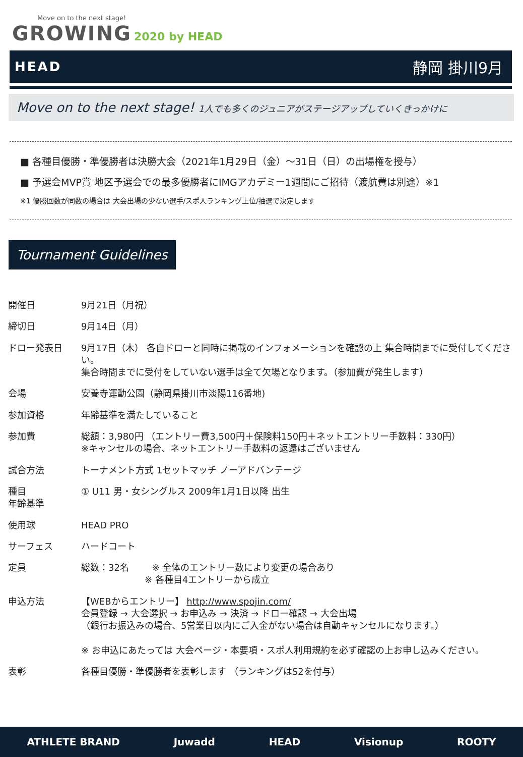Move on to the next stage!
GROWING 2020 by HEAD
HEAD 静岡 掛川9月
Move on to the next stage! 1人でも多くのジュニアがステージアップしていくきっかけに
■ 各種目優勝・準優勝者は決勝大会（2021年1月29日（金）～31日（日）の出場権を授与）
■ 予選会MVP賞 地区予選会での最多優勝者にIMGアカデミー1週間にご招待（渡航費は別途）※1
※1 優勝回数が同数の場合は 大会出場の少ない選手/スポ人ランキング上位/抽選で決定します
Tournament Guidelines
| 開催日 | 9月21日（月祝） |
| 締切日 | 9月14日（月） |
| ドロー発表日 | 9月17日（木） 各自ドローと同時に掲載のインフォメーションを確認の上 集合時間までに受付してください。 集合時間までに受付をしていない選手は全て欠場となります。（参加費が発生します） |
| 会場 | 安養寺運動公園（静岡県掛川市淡陽116番地) |
| 参加資格 | 年齢基準を満たしていること |
| 参加費 | 総額：3,980円 （エントリー費3,500円＋保険料150円＋ネットエントリー手数料：330円） ※キャンセルの場合、ネットエントリー手数料の返還はございません |
| 試合方法 | トーナメント方式 1セットマッチ ノーアドバンテージ |
| 種目 年齢基準 | ① U11 男・女シングルス 2009年1月1日以降 出生 |
| 使用球 | HEAD PRO |
| サーフェス | ハードコート |
| 定員 | 総数：32名 ※ 全体のエントリー数により変更の場合あり ※ 各種目4エントリーから成立 |
| 申込方法 | 【WEBからエントリー】 http://www.spojin.com/ 会員登録 → 大会選択 → お申込み → 決済 → ドロー確認 → 大会出場 （銀行お振込みの場合、5営業日以内にご入金がない場合は自動キャンセルになります。） ※ お申込にあたっては 大会ページ・本要項・スポ人利用規約を必ず確認の上お申し込みください。 |
| 表彰 | 各種目優勝・準優勝者を表彰します （ランキングはS2を付与） |
ATHLETE BRAND Juwadd HEAD Visionup ROOTY